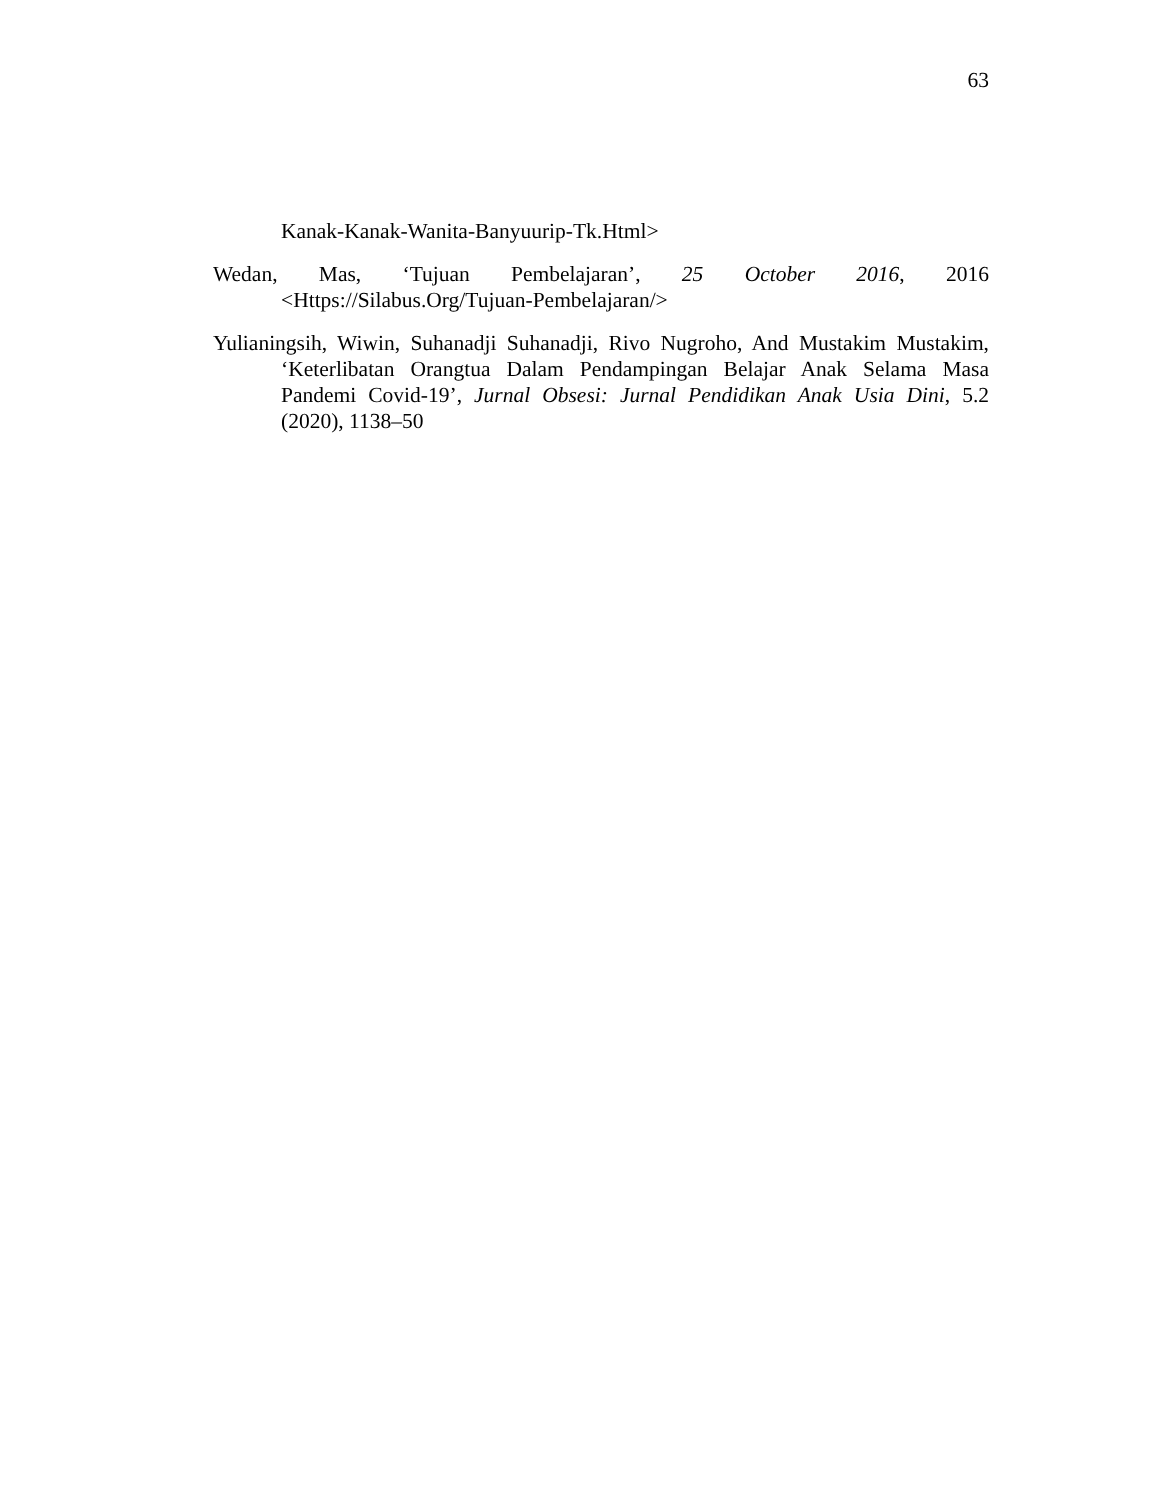63
Kanak-Kanak-Wanita-Banyuurip-Tk.Html>
Wedan, Mas, ‘Tujuan Pembelajaran’, 25 October 2016, 2016 <Https://Silabus.Org/Tujuan-Pembelajaran/>
Yulianingsih, Wiwin, Suhanadji Suhanadji, Rivo Nugroho, And Mustakim Mustakim, ‘Keterlibatan Orangtua Dalam Pendampingan Belajar Anak Selama Masa Pandemi Covid-19’, Jurnal Obsesi: Jurnal Pendidikan Anak Usia Dini, 5.2 (2020), 1138–50